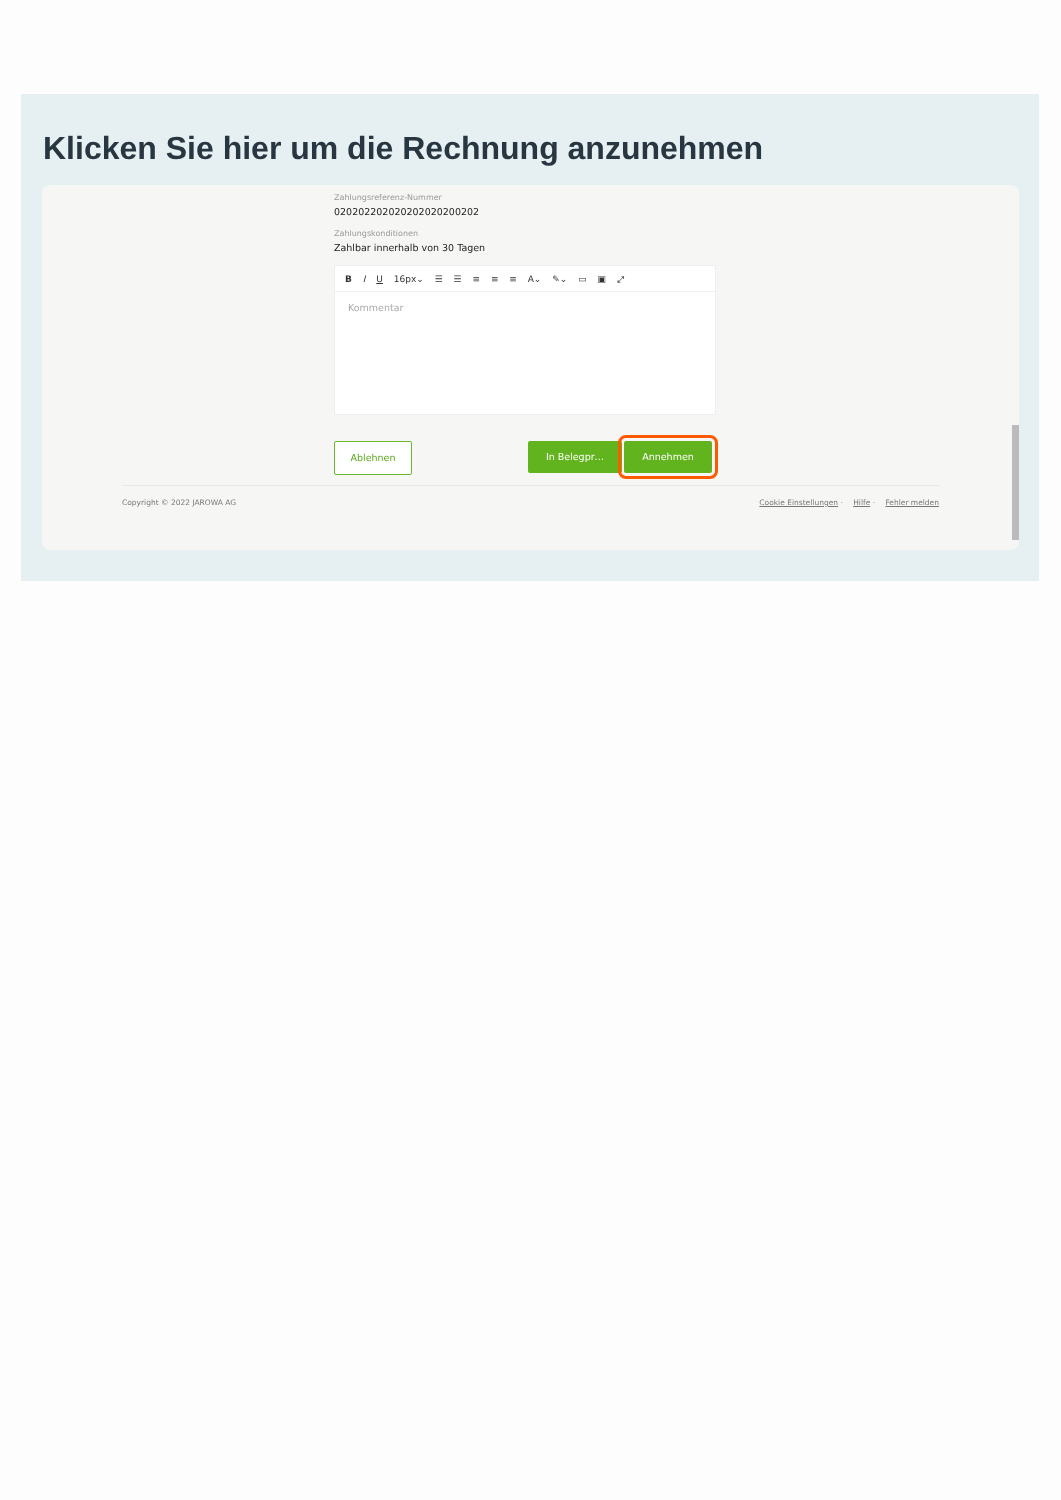Klicken Sie hier um die Rechnung anzunehmen
Zahlungsreferenz-Nummer
020202202020202020200202
Zahlungskonditionen
Zahlbar innerhalb von 30 Tagen
B I U 16px⌄ ☰ ☰ ≡ ≡ ≡ A⌄ ✎⌄ ▭ ▣ ⤢
Kommentar
Ablehnen In Belegpr… Annehmen
Copyright © 2022 JAROWA AG Cookie Einstellungen · Hilfe · Fehler melden